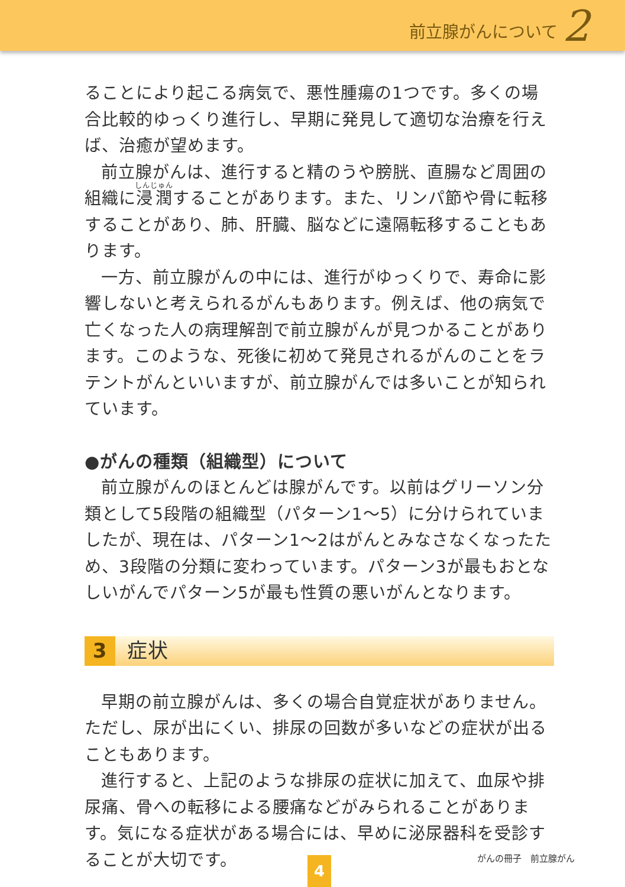前立腺がんについて 2
ることにより起こる病気で、悪性腫瘍の1つです。多くの場合比較的ゆっくり進行し、早期に発見して適切な治療を行えば、治癒が望めます。
前立腺がんは、進行すると精のうや膀胱、直腸など周囲の組織に浸潤することがあります。また、リンパ節や骨に転移することがあり、肺、肝臓、脳などに遠隔転移することもあります。
一方、前立腺がんの中には、進行がゆっくりで、寿命に影響しないと考えられるがんもあります。例えば、他の病気で亡くなった人の病理解剖で前立腺がんが見つかることがあります。このような、死後に初めて発見されるがんのことをラテントがんといいますが、前立腺がんでは多いことが知られています。
●がんの種類（組織型）について
前立腺がんのほとんどは腺がんです。以前はグリーソン分類として5段階の組織型（パターン1～5）に分けられていましたが、現在は、パターン1～2はがんとみなさなくなったため、3段階の分類に変わっています。パターン3が最もおとなしいがんでパターン5が最も性質の悪いがんとなります。
3 症状
早期の前立腺がんは、多くの場合自覚症状がありません。ただし、尿が出にくい、排尿の回数が多いなどの症状が出ることもあります。
進行すると、上記のような排尿の症状に加えて、血尿や排尿痛、骨への転移による腰痛などがみられることがあります。気になる症状がある場合には、早めに泌尿器科を受診することが大切です。
がんの冊子　前立腺がん
4